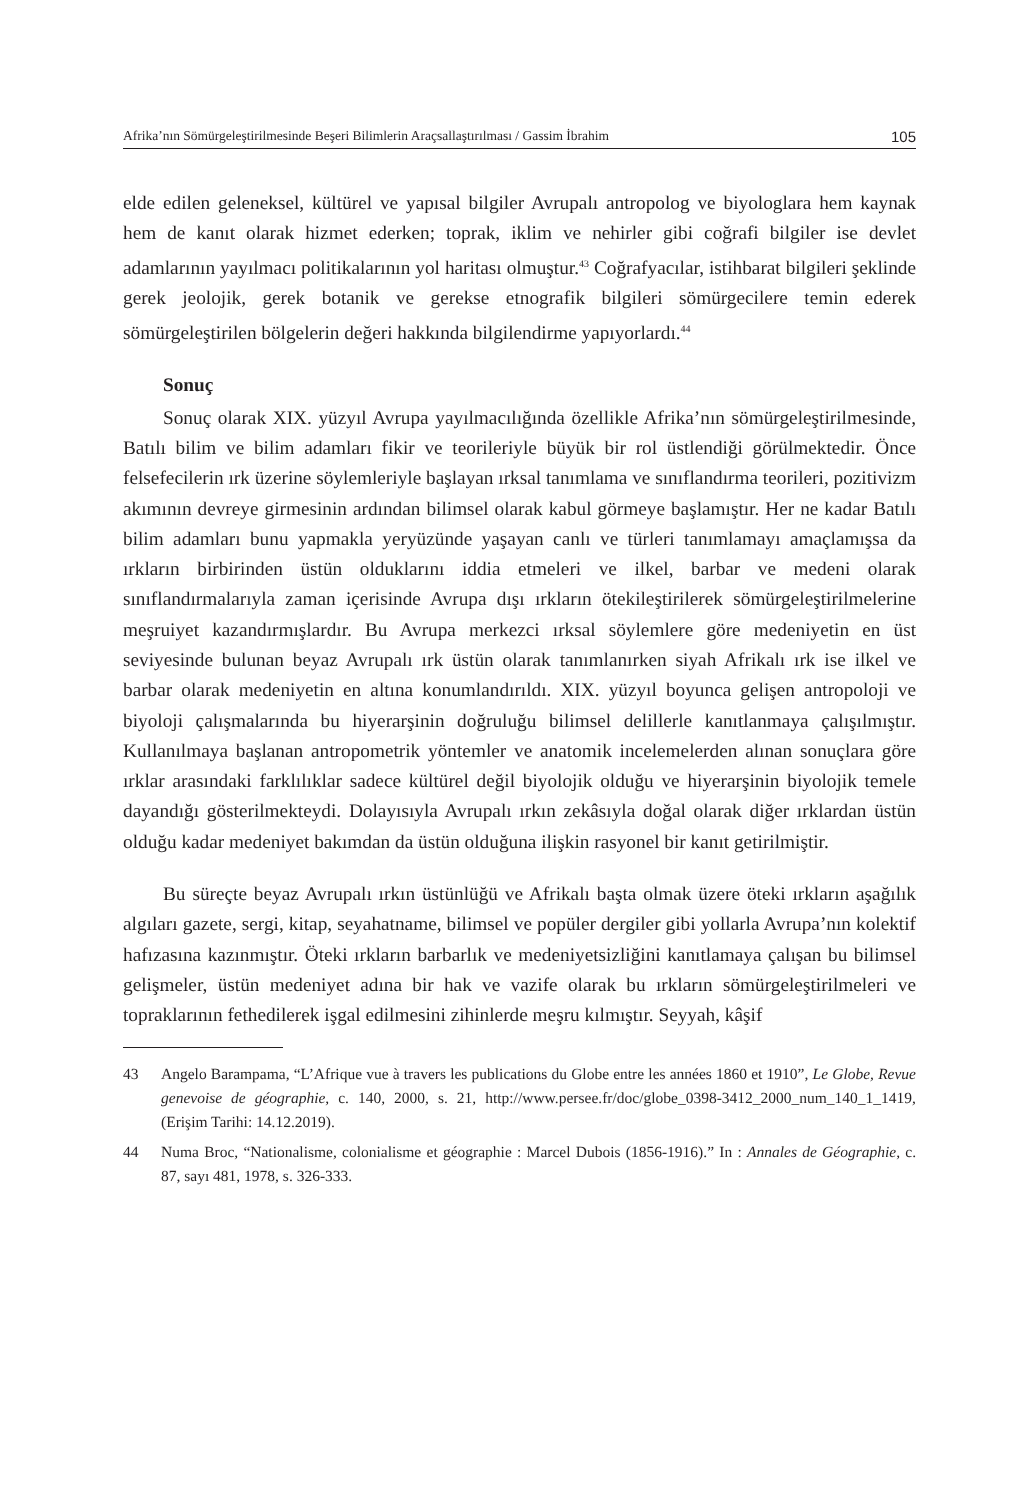Afrika’nın Sömürgeleştirilmesinde Beşeri Bilimlerin Araçsallaştırılması / Gassim İbrahim 105
elde edilen geleneksel, kültürel ve yapısal bilgiler Avrupalı antropolog ve biyologlara hem kaynak hem de kanıt olarak hizmet ederken; toprak, iklim ve nehirler gibi coğrafi bilgiler ise devlet adamlarının yayılmacı politikalarının yol haritası olmuştur.<sup>43</sup> Coğrafyacılar, istihbarat bilgileri şeklinde gerek jeolojik, gerek botanik ve gerekse etnografik bilgileri sömürgecilere temin ederek sömürgeleştirilen bölgelerin değeri hakkında bilgilendirme yapıyorlardı.<sup>44</sup>
Sonuç
Sonuç olarak XIX. yüzyıl Avrupa yayılmacılığında özellikle Afrika’nın sömürgeleştirilmesinde, Batılı bilim ve bilim adamları fikir ve teorileriyle büyük bir rol üstlendiği görülmektedir. Önce felsefecilerin ırk üzerine söylemleriyle başlayan ırksal tanımlama ve sınıflandırma teorileri, pozitivizm akımının devreye girmesinin ardından bilimsel olarak kabul görmeye başlamıştır. Her ne kadar Batılı bilim adamları bunu yapmakla yeryüzünde yaşayan canlı ve türleri tanımlamayı amaçlamışsa da ırkların birbirinden üstün olduklarını iddia etmeleri ve ilkel, barbar ve medeni olarak sınıflandırmalarıyla zaman içerisinde Avrupa dışı ırkların ötekileştirilerek sömürgeleştirilmelerine meşruiyet kazandırmışlardır. Bu Avrupa merkezci ırksal söylemlere göre medeniyetin en üst seviyesinde bulunan beyaz Avrupalı ırk üstün olarak tanımlanırken siyah Afrikalı ırk ise ilkel ve barbar olarak medeniyetin en altına konumlandırıldı. XIX. yüzyıl boyunca gelişen antropoloji ve biyoloji çalışmalarında bu hiyerarşinin doğruluğu bilimsel delillerle kanıtlanmaya çalışılmıştır. Kullanılmaya başlanan antropometrik yöntemler ve anatomik incelemelerden alınan sonuçlara göre ırklar arasındaki farklılıklar sadece kültürel değil biyolojik olduğu ve hiyerarşinin biyolojik temele dayandığı gösterilmekteydi. Dolayısıyla Avrupalı ırkın zekâsıyla doğal olarak diğer ırklardan üstün olduğu kadar medeniyet bakımdan da üstün olduğuna ilişkin rasyonel bir kanıt getirilmiştir.
Bu süreçte beyaz Avrupalı ırkın üstünlüğü ve Afrikalı başta olmak üzere öteki ırkların aşağılık algıları gazete, sergi, kitap, seyahatname, bilimsel ve popüler dergiler gibi yollarla Avrupa’nın kolektif hafızasına kazınmıştır. Öteki ırkların barbarlık ve medeniyetsizliğini kanıtlamaya çalışan bu bilimsel gelişmeler, üstün medeniyet adına bir hak ve vazife olarak bu ırkların sömürgeleştirilmeleri ve topraklarının fethedilerek işgal edilmesini zihinlerde meşru kılmıştır. Seyyah, kâşif
43 Angelo Barampama, “L’Afrique vue à travers les publications du Globe entre les années 1860 et 1910”, Le Globe, Revue genevoise de géographie, c. 140, 2000, s. 21, http://www.persee.fr/doc/globe_0398-3412_2000_num_140_1_1419, (Erişim Tarihi: 14.12.2019).
44 Numa Broc, “Nationalisme, colonialisme et géographie : Marcel Dubois (1856-1916).” In : Annales de Géographie, c. 87, sayı 481, 1978, s. 326-333.